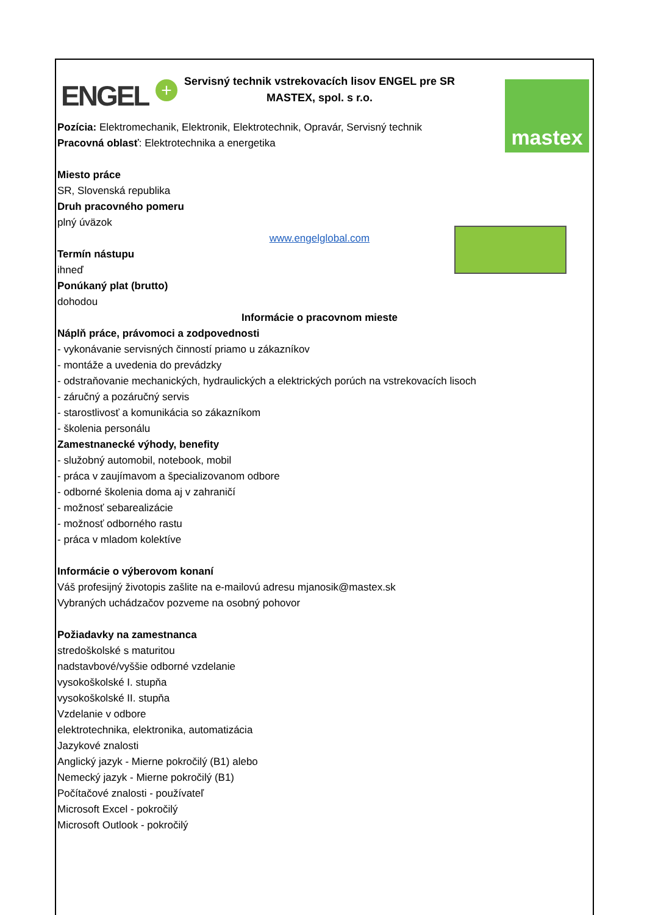ENGEL + mastex
Servisný technik vstrekovacích lisov ENGEL pre SR
MASTEX, spol. s r.o.
Pozícia: Elektromechanik, Elektronik, Elektrotechnik, Opravár, Servisný technik
Pracovná oblasť: Elektrotechnika a energetika
Miesto práce
SR, Slovenská republika
Druh pracovného pomeru
plný úväzok
www.engelglobal.com
Termín nástupu
ihneď
Ponúkaný plat (brutto)
dohodou
Informácie o pracovnom mieste
Náplň práce, právomoci a zodpovednosti
- vykonávanie servisných činností priamo u zákazníkov
- montáže a uvedenia do prevádzky
- odstraňovanie mechanických, hydraulických a elektrických porúch na vstrekovacích lisoch
- záručný a pozáručný servis
- starostlivosť a komunikácia so zákazníkom
- školenia personálu
Zamestnanecké výhody, benefity
- služobný automobil, notebook, mobil
- práca v zaujímavom a špecializovanom odbore
- odborné školenia doma aj v zahraničí
- možnosť sebarealizácie
- možnosť odborného rastu
- práca v mladom kolektíve
Informácie o výberovom konaní
Váš profesijný životopis zašlite na e-mailovú adresu mjanosik@mastex.sk
Vybraných uchádzačov pozveme na osobný pohovor
Požiadavky na zamestnanca
stredoškolské s maturitou
nadstavbové/vyššie odborné vzdelanie
vysokoškolské I. stupňa
vysokoškolské II. stupňa
Vzdelanie v odbore
elektrotechnika, elektronika, automatizácia
Jazykové znalosti
Anglický jazyk - Mierne pokročilý (B1) alebo
Nemecký jazyk - Mierne pokročilý (B1)
Počítačové znalosti - používateľ
Microsoft Excel - pokročilý
Microsoft Outlook - pokročilý